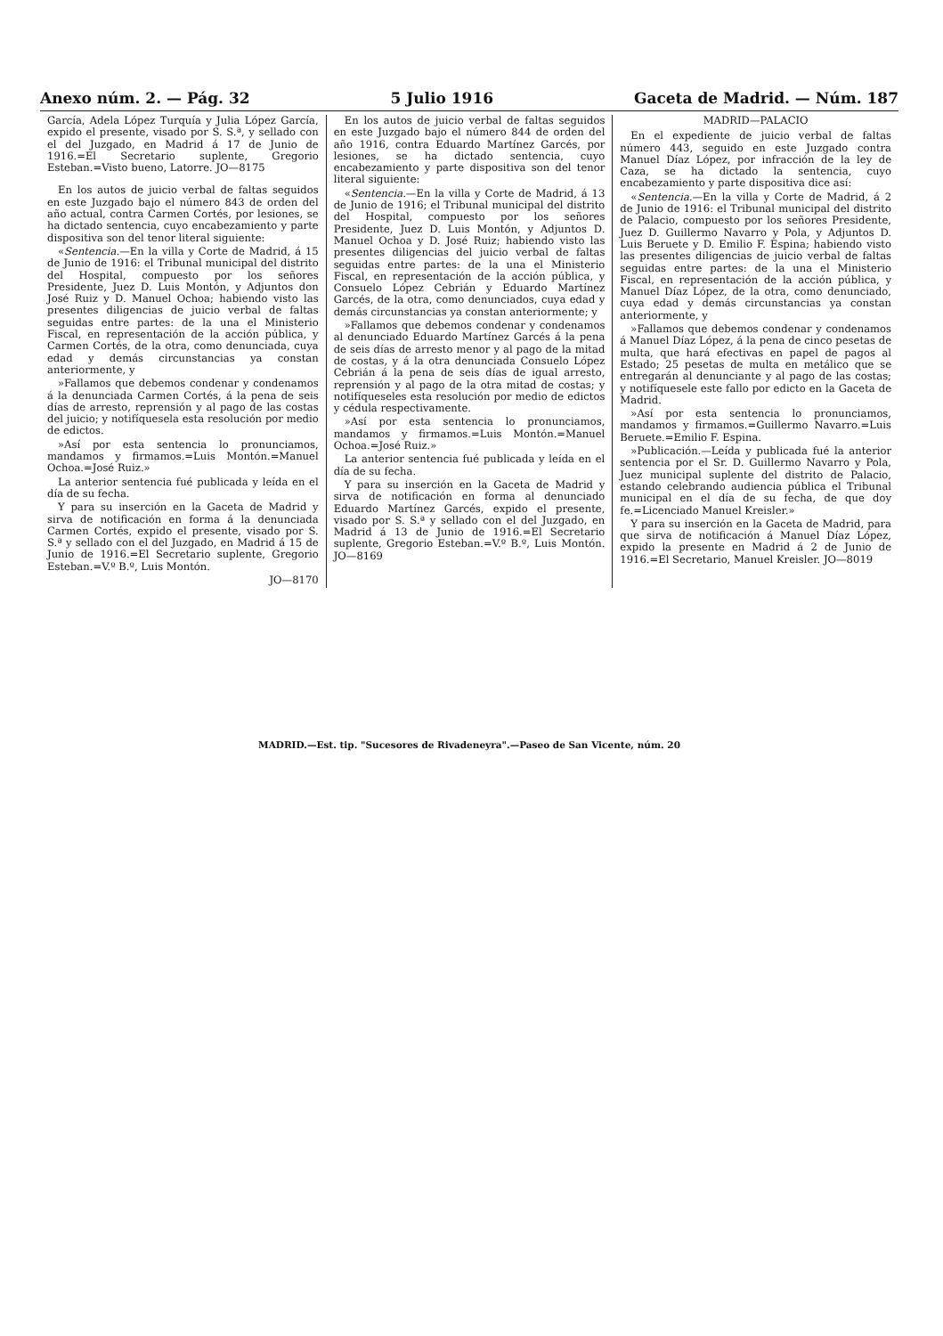Anexo núm. 2. — Pág. 32 5 Julio 1916 Gaceta de Madrid. — Núm. 187
García, Adela López Turquía y Julia López García, expido el presente, visado por S. S.ª, y sellado con el del Juzgado, en Madrid á 17 de Junio de 1916.=El Secretario suplente, Gregorio Esteban.=Visto bueno, Latorre. JO—8175
En los autos de juicio verbal de faltas seguidos en este Juzgado bajo el número 843 de orden del año actual, contra Carmen Cortés, por lesiones, se ha dictado sentencia, cuyo encabezamiento y parte dispositiva son del tenor literal siguiente:
«Sentencia.—En la villa y Corte de Madrid, á 15 de Junio de 1916: el Tribunal municipal del distrito del Hospital, compuesto por los señores Presidente, Juez D. Luis Montón, y Adjuntos don José Ruiz y D. Manuel Ochoa; habiendo visto las presentes diligencias de juicio verbal de faltas seguidas entre partes: de la una el Ministerio Fiscal, en representación de la acción pública, y Carmen Cortés, de la otra, como denunciada, cuya edad y demás circunstancias ya constan anteriormente, y
»Fallamos que debemos condenar y condenamos á la denunciada Carmen Cortés, á la pena de seis días de arresto, reprensión y al pago de las costas del juicio; y notifíquesela esta resolución por medio de edictos.
»Así por esta sentencia lo pronunciamos, mandamos y firmamos.=Luis Montón.=Manuel Ochoa.=José Ruiz.»
La anterior sentencia fué publicada y leída en el día de su fecha.
Y para su inserción en la Gaceta de Madrid y sirva de notificación en forma á la denunciada Carmen Cortés, expido el presente, visado por S. S.ª y sellado con el del Juzgado, en Madrid á 15 de Junio de 1916.=El Secretario suplente, Gregorio Esteban.=V.º B.º, Luis Montón.
JO—8170
En los autos de juicio verbal de faltas seguidos en este Juzgado bajo el número 844 de orden del año 1916, contra Eduardo Martínez Garcés, por lesiones, se ha dictado sentencia, cuyo encabezamiento y parte dispositiva son del tenor literal siguiente:
«Sentencia.—En la villa y Corte de Madrid, á 13 de Junio de 1916; el Tribunal municipal del distrito del Hospital, compuesto por los señores Presidente, Juez D. Luis Montón, y Adjuntos D. Manuel Ochoa y D. José Ruiz; habiendo visto las presentes diligencias del juicio verbal de faltas seguidas entre partes: de la una el Ministerio Fiscal, en representación de la acción pública, y Consuelo López Cebrián y Eduardo Martínez Garcés, de la otra, como denunciados, cuya edad y demás circunstancias ya constan anteriormente; y
»Fallamos que debemos condenar y condenamos al denunciado Eduardo Martínez Garcés á la pena de seis días de arresto menor y al pago de la mitad de costas, y á la otra denunciada Consuelo López Cebrián á la pena de seis días de igual arresto, reprensión y al pago de la otra mitad de costas; y notifíqueseles esta resolución por medio de edictos y cédula respectivamente.
»Así por esta sentencia lo pronunciamos, mandamos y firmamos.=Luis Montón.=Manuel Ochoa.=José Ruiz.»
La anterior sentencia fué publicada y leída en el día de su fecha.
Y para su inserción en la Gaceta de Madrid y sirva de notificación en forma al denunciado Eduardo Martínez Garcés, expido el presente, visado por S. S.ª y sellado con el del Juzgado, en Madrid á 13 de Junio de 1916.=El Secretario suplente, Gregorio Esteban.=V.º B.º, Luis Montón. JO—8169
MADRID—PALACIO
En el expediente de juicio verbal de faltas número 443, seguido en este Juzgado contra Manuel Díaz López, por infracción de la ley de Caza, se ha dictado la sentencia, cuyo encabezamiento y parte dispositiva dice así:
«Sentencia.—En la villa y Corte de Madrid, á 2 de Junio de 1916: el Tribunal municipal del distrito de Palacio, compuesto por los señores Presidente, Juez D. Guillermo Navarro y Pola, y Adjuntos D. Luis Beruete y D. Emilio F. Espina; habiendo visto las presentes diligencias de juicio verbal de faltas seguidas entre partes: de la una el Ministerio Fiscal, en representación de la acción pública, y Manuel Díaz López, de la otra, como denunciado, cuya edad y demás circunstancias ya constan anteriormente, y
»Fallamos que debemos condenar y condenamos á Manuel Díaz López, á la pena de cinco pesetas de multa, que hará efectivas en papel de pagos al Estado; 25 pesetas de multa en metálico que se entregarán al denunciante y al pago de las costas; y notifíquesele este fallo por edicto en la Gaceta de Madrid.
»Así por esta sentencia lo pronunciamos, mandamos y firmamos.=Guillermo Navarro.=Luis Beruete.=Emilio F. Espina.
»Publicación.—Leída y publicada fué la anterior sentencia por el Sr. D. Guillermo Navarro y Pola, Juez municipal suplente del distrito de Palacio, estando celebrando audiencia pública el Tribunal municipal en el día de su fecha, de que doy fe.=Licenciado Manuel Kreisler.»
Y para su inserción en la Gaceta de Madrid, para que sirva de notificación á Manuel Díaz López, expido la presente en Madrid á 2 de Junio de 1916.=El Secretario, Manuel Kreisler. JO—8019
MADRID.—Est. tip. "Sucesores de Rivadeneyra".—Paseo de San Vicente, núm. 20